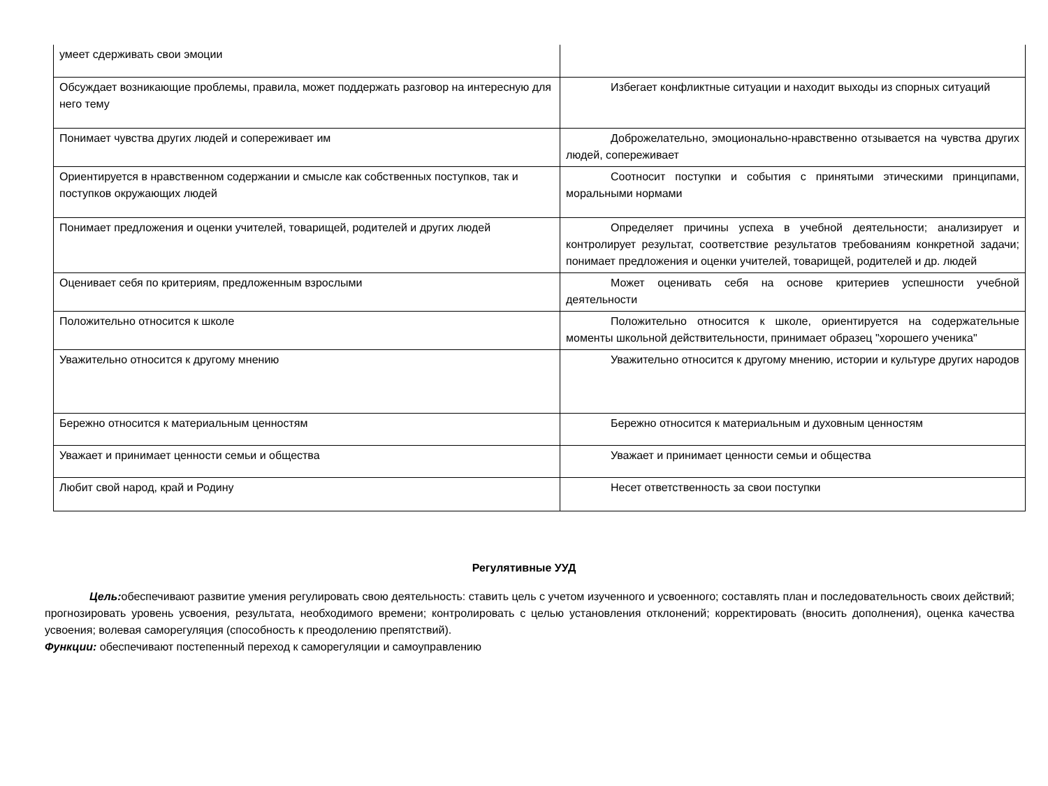| умеет сдерживать свои эмоции | |
| Обсуждает возникающие проблемы, правила, может поддержать разговор на интересную для него тему | Избегает конфликтные ситуации и находит выходы из спорных ситуаций |
| Понимает чувства других людей и сопереживает им | Доброжелательно, эмоционально-нравственно отзывается на чувства других людей, сопереживает |
| Ориентируется в нравственном содержании и смысле как собственных поступков, так и поступков окружающих людей | Соотносит поступки и события с принятыми этическими принципами, моральными нормами |
| Понимает предложения и оценки учителей, товарищей, родителей и других людей | Определяет причины успеха в учебной деятельности; анализирует и контролирует результат, соответствие результатов требованиям конкретной задачи; понимает предложения и оценки учителей, товарищей, родителей и др. людей |
| Оценивает себя по критериям, предложенным взрослыми | Может оценивать себя на основе критериев успешности учебной деятельности |
| Положительно относится к школе | Положительно относится к школе, ориентируется на содержательные моменты школьной действительности, принимает образец "хорошего ученика" |
| Уважительно относится к другому мнению | Уважительно относится к другому мнению, истории и культуре других народов |
| Бережно относится к материальным ценностям | Бережно относится к материальным и духовным ценностям |
| Уважает и принимает ценности семьи и общества | Уважает и принимает ценности семьи и общества |
| Любит свой народ, край и Родину | Несет ответственность за свои поступки |
Регулятивные УУД
Цель: обеспечивают развитие умения регулировать свою деятельность: ставить цель с учетом изученного и усвоенного; составлять план и последовательность своих действий; прогнозировать уровень усвоения, результата, необходимого времени; контролировать с целью установления отклонений; корректировать (вносить дополнения), оценка качества усвоения; волевая саморегуляция (способность к преодолению препятствий).
Функции: обеспечивают постепенный переход к саморегуляции и самоуправлению